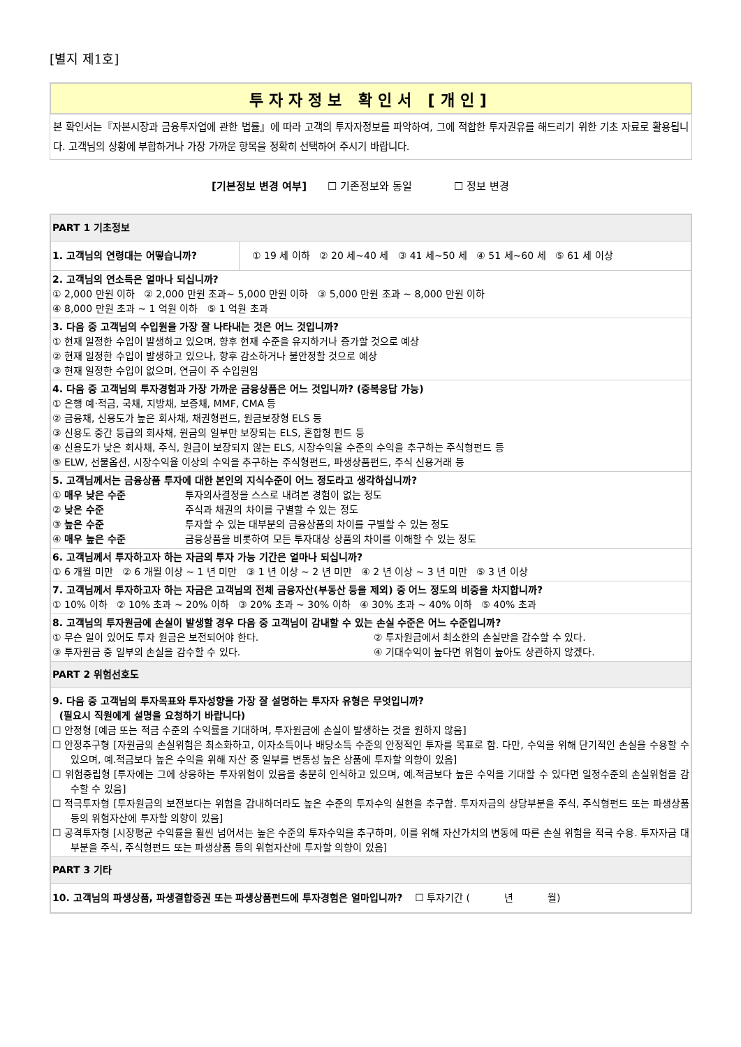[별지 제1호]
투자자정보 확인서 [개인]
본 확인서는『자본시장과 금융투자업에 관한 법률』에 따라 고객의 투자자정보를 파악하여, 그에 적합한 투자권유를 해드리기 위한 기초 자료로 활용됩니다. 고객님의 상황에 부합하거나 가장 가까운 항목을 정확히 선택하여 주시기 바랍니다.
[기본정보 변경 여부] ☐ 기존정보와 동일 ☐ 정보 변경
| PART 1 기초정보 | |
| 1. 고객님의 연령대는 어떻습니까? | ① 19 세 이하 ② 20 세~40 세 ③ 41 세~50 세 ④ 51 세~60 세 ⑤ 61 세 이상 |
| 2. 고객님의 연소득은 얼마나 되십니까? ① 2,000 만원 이하 ② 2,000 만원 초과~ 5,000 만원 이하 ③ 5,000 만원 초과 ~ 8,000 만원 이하 ④ 8,000 만원 초과 ~ 1 억원 이하 ⑤ 1 억원 초과 | |
| 3. 다음 중 고객님의 수입원을 가장 잘 나타내는 것은 어느 것입니까? ① 현재 일정한 수입이 발생하고 있으며, 향후 현재 수준을 유지하거나 증가할 것으로 예상 ② 현재 일정한 수입이 발생하고 있으나, 향후 감소하거나 불안정할 것으로 예상 ③ 현재 일정한 수입이 없으며, 연금이 주 수입원임 | |
| 4. 다음 중 고객님의 투자경험과 가장 가까운 금융상품은 어느 것입니까? (중복응답 가능) ① 은행 예·적금, 국채, 지방채, 보증채, MMF, CMA 등 ② 금융채, 신용도가 높은 회사채, 채권형펀드, 원금보장형 ELS 등 ③ 신용도 중간 등급의 회사채, 원금의 일부만 보장되는 ELS, 혼합형 펀드 등 ④ 신용도가 낮은 회사채, 주식, 원금이 보장되지 않는 ELS, 시장수익율 수준의 수익을 추구하는 주식형펀드 등 ⑤ ELW, 선물옵션, 시장수익율 이상의 수익을 추구하는 주식형펀드, 파생상품펀드, 주식 신용거래 등 | |
| 5. 고객님께서는 금융상품 투자에 대한 본인의 지식수준이 어느 정도라고 생각하십니까? ① 매우 낮은 수준 투자의사결정을 스스로 내려본 경험이 없는 정도 ② 낮은 수준 주식과 채권의 차이를 구별할 수 있는 정도 ③ 높은 수준 투자할 수 있는 대부분의 금융상품의 차이를 구별할 수 있는 정도 ④ 매우 높은 수준 금융상품을 비롯하여 모든 투자대상 상품의 차이를 이해할 수 있는 정도 | |
| 6. 고객님께서 투자하고자 하는 자금의 투자 가능 기간은 얼마나 되십니까? ① 6 개월 미만 ② 6 개월 이상 ~ 1 년 미만 ③ 1 년 이상 ~ 2 년 미만 ④ 2 년 이상 ~ 3 년 미만 ⑤ 3 년 이상 | |
| 7. 고객님께서 투자하고자 하는 자금은 고객님의 전체 금융자산(부동산 등을 제외) 중 어느 정도의 비중을 차지합니까? ① 10% 이하 ② 10% 초과 ~ 20% 이하 ③ 20% 초과 ~ 30% 이하 ④ 30% 초과 ~ 40% 이하 ⑤ 40% 초과 | |
| 8. 고객님의 투자원금에 손실이 발생할 경우 다음 중 고객님이 감내할 수 있는 손실 수준은 어느 수준입니까? ① 무슨 일이 있어도 투자 원금은 보전되어야 한다. ② 투자원금에서 최소한의 손실만을 감수할 수 있다. ③ 투자원금 중 일부의 손실을 감수할 수 있다. ④ 기대수익이 높다면 위험이 높아도 상관하지 않겠다. | |
| PART 2 위험선호도 | |
| 9. 다음 중 고객님의 투자목표와 투자성향을 가장 잘 설명하는 투자자 유형은 무엇입니까? (필요시 직원에게 설명을 요청하기 바랍니다) ☐ 안정형 [예금 또는 적금 수준의 수익률을 기대하며, 투자원금에 손실이 발생하는 것을 원하지 않음] ☐ 안정추구형 [자원금의 손실위험은 최소화하고, 이자소득이나 배당소득 수준의 안정적인 투자를 목표로 함. 다만, 수익을 위해 단기적인 손실을 수용할 수 있으며, 예.적금보다 높은 수익을 위해 자산 중 일부를 변동성 높은 상품에 투자할 의향이 있음] ☐ 위험중립형 [투자에는 그에 상응하는 투자위험이 있음을 충분히 인식하고 있으며, 예.적금보다 높은 수익을 기대할 수 있다면 일정수준의 손실위험을 감수할 수 있음] ☐ 적극투자형 [투자원금의 보전보다는 위험을 감내하더라도 높은 수준의 투자수익 실현을 추구함. 투자자금의 상당부분을 주식, 주식형펀드 또는 파생상품 등의 위험자산에 투자할 의향이 있음] ☐ 공격투자형 [시장평균 수익률을 훨씬 넘어서는 높은 수준의 투자수익을 추구하며, 이를 위해 자산가치의 변동에 따른 손실 위험을 적극 수용. 투자자금 대부분을 주식, 주식형펀드 또는 파생상품 등의 위험자산에 투자할 의향이 있음] | |
| PART 3 기타 | |
| 10. 고객님의 파생상품, 파생결합증권 또는 파생상품펀드에 투자경험은 얼마입니까? ☐ 투자기간 ( 년 월) | |